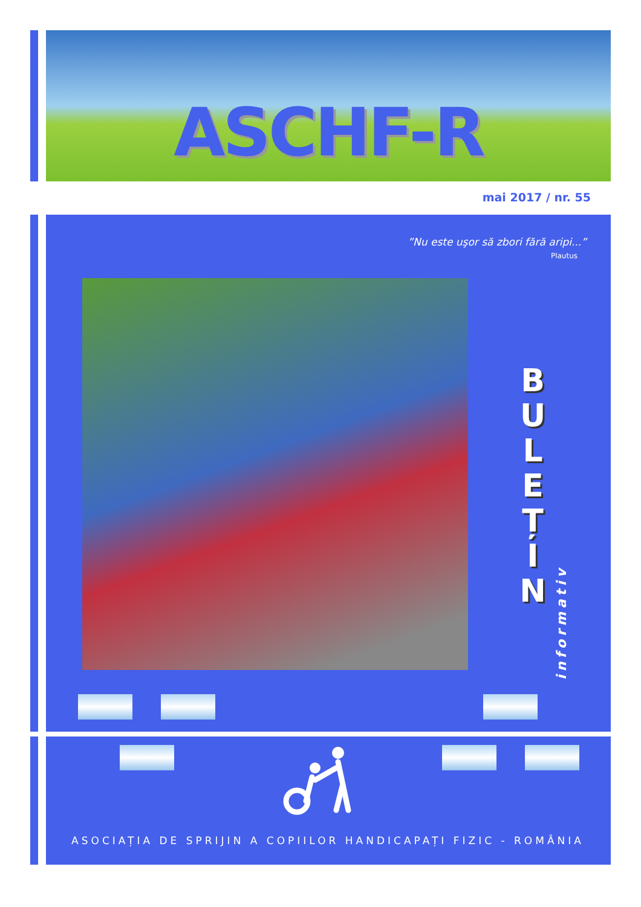ASCHF-R
mai 2017 / nr. 55
”Nu este uşor să zbori fără aripi...”
Plautus
B U L E Ț I N
informativ
ASOCIAȚIA DE SPRIJIN A COPIILOR HANDICAPAȚI FIZIC - ROMÂNIA